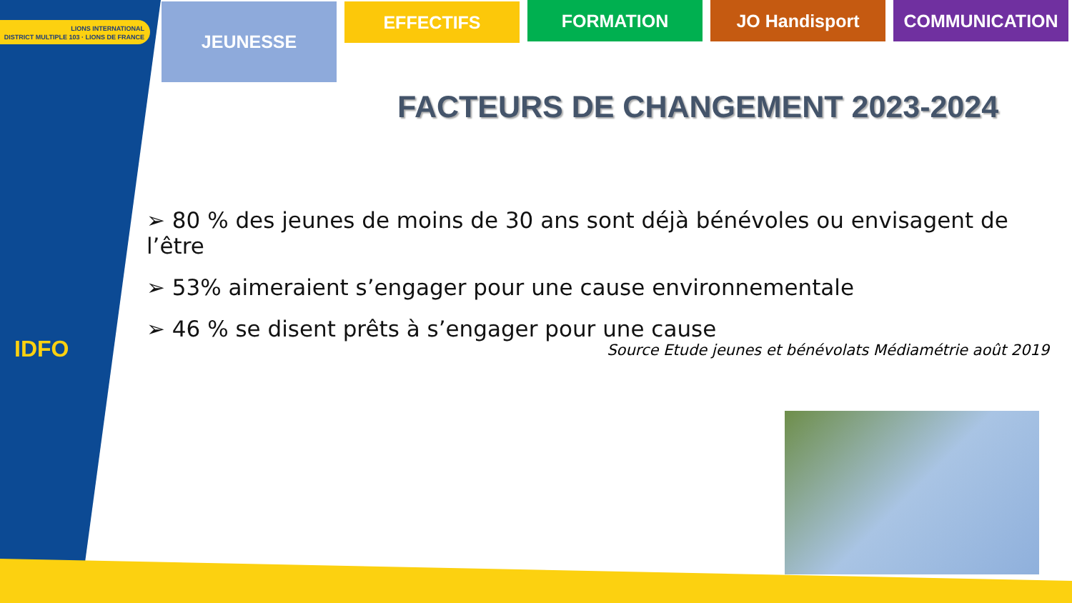LIONS INTERNATIONAL
DISTRICT MULTIPLE 103 · LIONS DE FRANCE
IDFO
JEUNESSE
EFFECTIFS FORMATION JO Handisport COMMUNICATION
FACTEURS DE CHANGEMENT 2023-2024
➢ 80 % des jeunes de moins de 30 ans sont déjà bénévoles ou envisagent de l’être
➢ 53% aimeraient s’engager pour une cause environnementale
➢ 46 % se disent prêts à s’engager pour une cause
Source Etude jeunes et bénévolats Médiamétrie août 2019